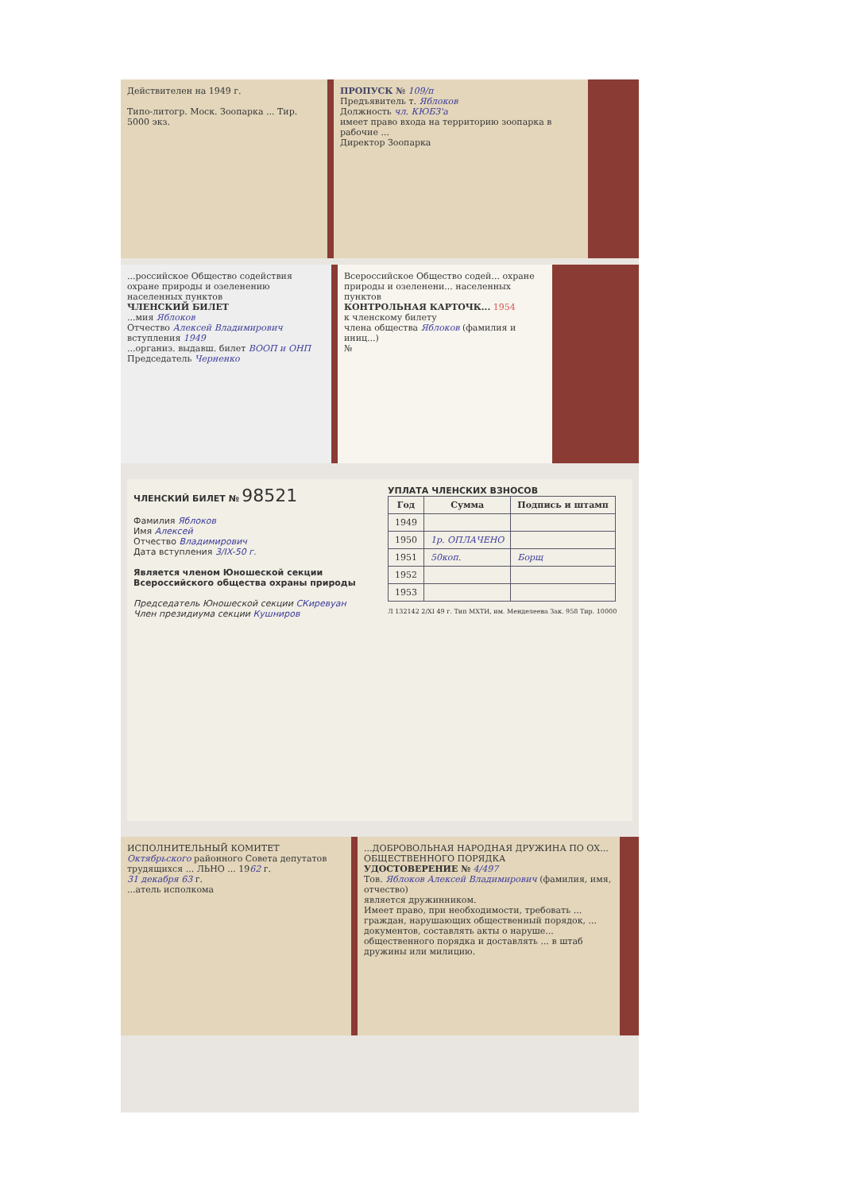Действителен на 1949 г.
Типо-литогр. Моск. Зоопарка ... Тир. 5000 экз.
ПРОПУСК № 109/п
Предъявитель т. Яблоков
Должность чл. КЮБЗ'а
имеет право входа на территорию зоопарка в рабочие ...
Директор Зоопарка
...российское Общество содействия охране природы и озеленению населенных пунктов
ЧЛЕНСКИЙ БИЛЕТ
...мия Яблоков
Отчество Алексей Владимирович
вступления 1949
...организ. выдавш. билет ВООП и ОНП
Председатель Черненко
Всероссийское Общество содей... охране природы и озеленени... населенных пунктов
КОНТРОЛЬНАЯ КАРТОЧК... 1954
к членскому билету
члена общества Яблоков (фамилия и иниц...)
№
ЧЛЕНСКИЙ БИЛЕТ № 98521
Фамилия Яблоков
Имя Алексей
Отчество Владимирович
Дата вступления 3/IX-50 г.
Является членом Юношеской секции Всероссийского общества охраны природы
Председатель Юношеской секции СКиревуан
Член президиума секции Кушниров
УПЛАТА ЧЛЕНСКИХ ВЗНОСОВ
| Год | Сумма | Подпись и штамп |
| --- | --- | --- |
| 1949 | | |
| 1950 | 1р. ОПЛАЧЕНО | |
| 1951 | 50коп. | Борщ |
| 1952 | | |
| 1953 | | |
Л 132142 2/XI 49 г. Тип МХТИ, им. Менделеева Зак. 958 Тир. 10000
ИСПОЛНИТЕЛЬНЫЙ КОМИТЕТ Октябрьского районного Совета депутатов трудящихся ... ЛЬНО ... 1962 г.
31 декабря 63 г.
...атель исполкома
...ДОБРОВОЛЬНАЯ НАРОДНАЯ ДРУЖИНА ПО ОХ... ОБЩЕСТВЕННОГО ПОРЯДКА
УДОСТОВЕРЕНИЕ № 4/497
Тов. Яблоков Алексей Владимирович (фамилия, имя, отчество)
является дружинником.
Имеет право, при необходимости, требовать ... граждан, нарушающих общественный порядок, ... документов, составлять акты о наруше... общественного порядка и доставлять ... в штаб дружины или милицию.